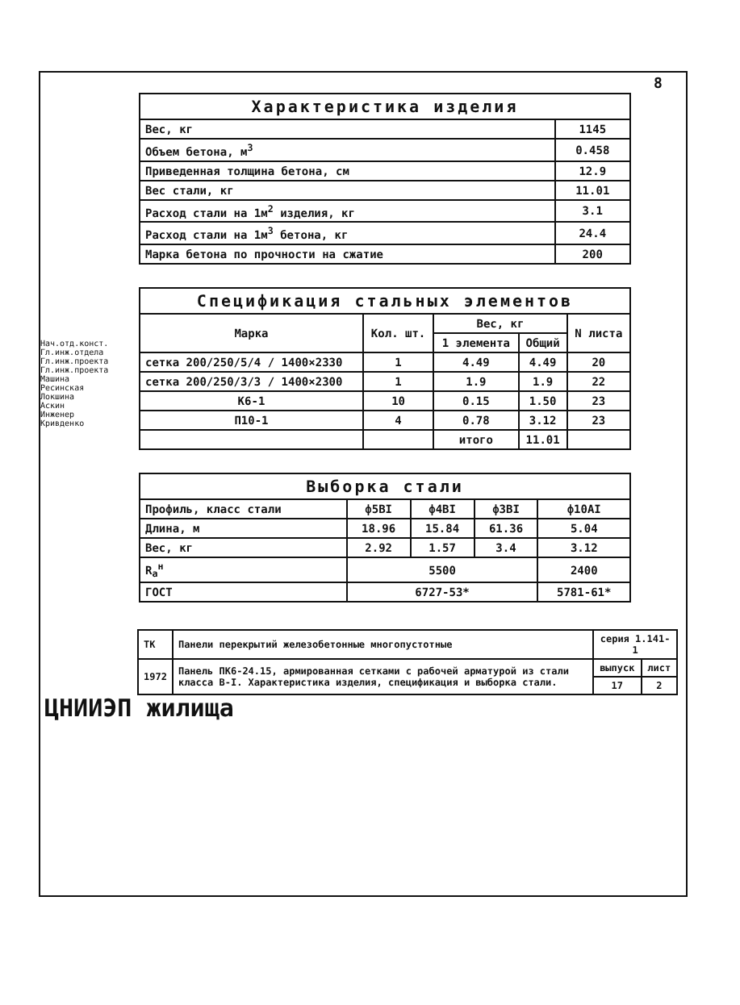8
| Характеристика изделия | |
| --- | --- |
| Вес, кг | 1145 |
| Объем бетона, м<sup>3</sup> | 0.458 |
| Приведенная толщина бетона, см | 12.9 |
| Вес стали, кг | 11.01 |
| Расход стали на 1м<sup>2</sup> изделия, кг | 3.1 |
| Расход стали на 1м<sup>3</sup> бетона, кг | 24.4 |
| Марка бетона по прочности на сжатие | 200 |
| Спецификация стальных элементов | | | | |
| --- | --- | --- | --- | --- |
| Марка | Кол. шт. | Вес, кг | | N листа |
| | | 1 элемента | Общий | |
| сетка 200/250/5/4 / 1400×2330 | 1 | 4.49 | 4.49 | 20 |
| сетка 200/250/3/3 / 1400×2300 | 1 | 1.9 | 1.9 | 22 |
| К6-1 | 10 | 0.15 | 1.50 | 23 |
| П10-1 | 4 | 0.78 | 3.12 | 23 |
| | | итого | 11.01 | |
| Выборка стали | | | | |
| --- | --- | --- | --- | --- |
| Профиль, класс стали | ф5ВI | ф4ВI | ф3ВI | ф10АI |
| Длина, м | 18.96 | 15.84 | 61.36 | 5.04 |
| Вес, кг | 2.92 | 1.57 | 3.4 | 3.12 |
| R<sub>а</sub><sup>н</sup> | 5500 | | | 2400 |
| ГОСТ | 6727-53* | | | 5781-61* |
Нач.отд.конст. Гл.инж.отдела Гл.инж.проекта Гл.инж.проекта Машина Ресинская Локшина Аскин Инженер Кривденко
ЦНИИЭП жилища
| ТК | Панели перекрытий железобетонные многопустотные | серия 1.141-1 | |
| 1972 | Панель ПК6-24.15, армированная сетками с рабочей арматурой из стали класса В-I. Характеристика изделия, спецификация и выборка стали. | выпуск | лист |
| | | 17 | 2 |